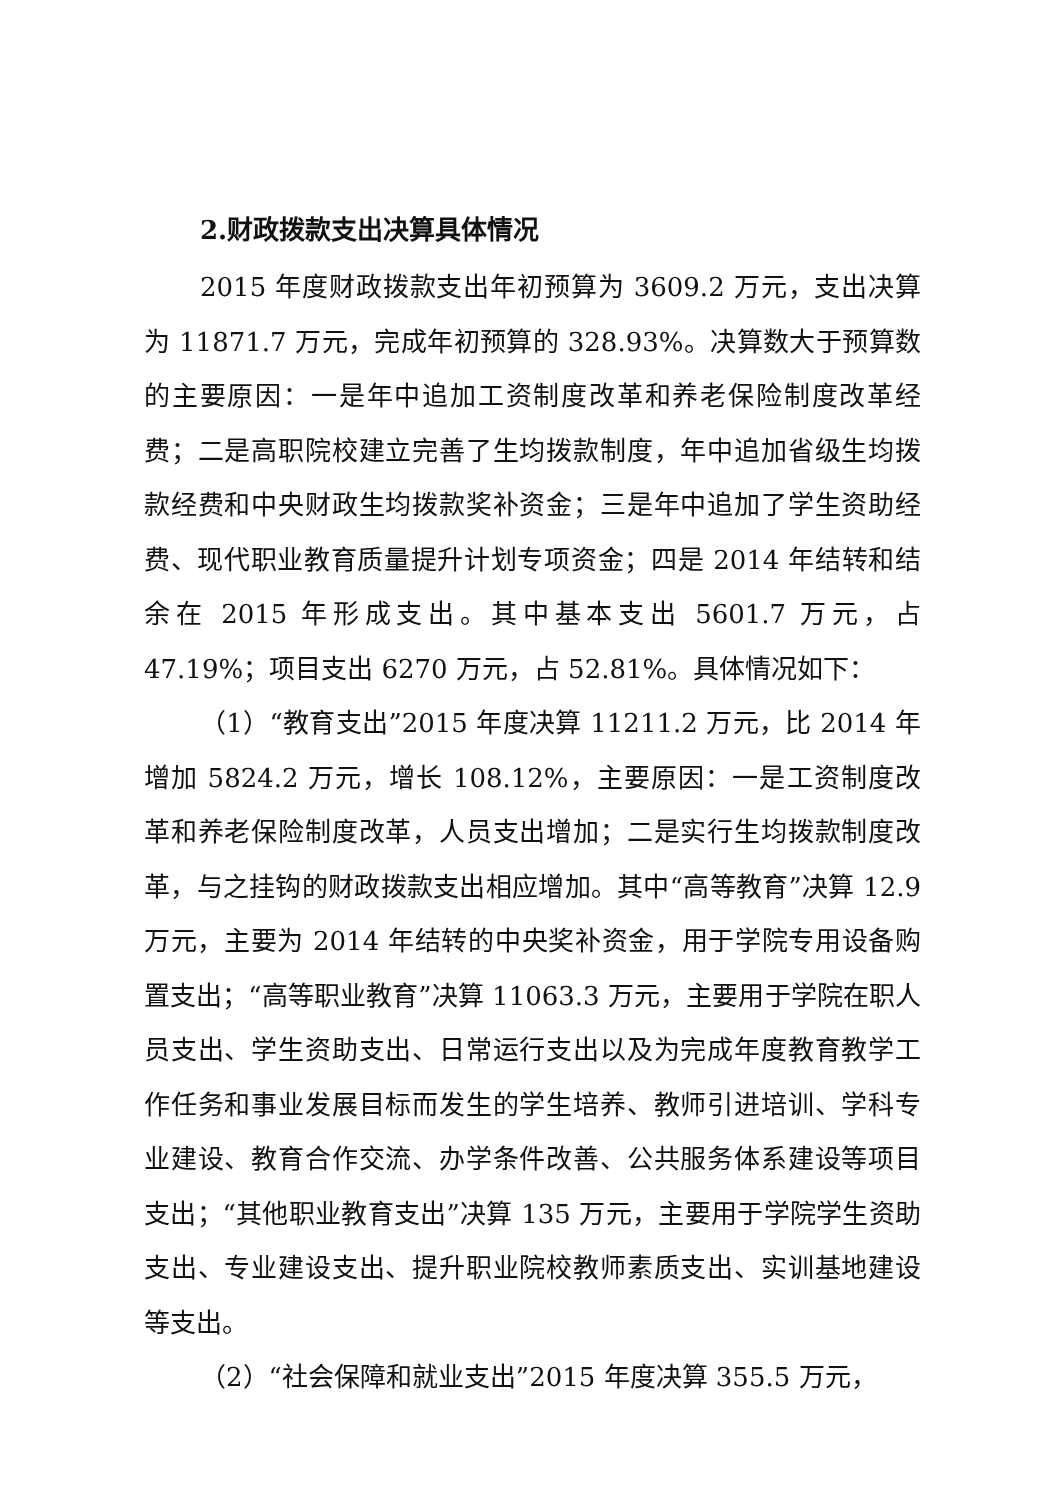2.财政拨款支出决算具体情况
2015 年度财政拨款支出年初预算为 3609.2 万元，支出决算为 11871.7 万元，完成年初预算的 328.93%。决算数大于预算数的主要原因：一是年中追加工资制度改革和养老保险制度改革经费；二是高职院校建立完善了生均拨款制度，年中追加省级生均拨款经费和中央财政生均拨款奖补资金；三是年中追加了学生资助经费、现代职业教育质量提升计划专项资金；四是 2014 年结转和结余在 2015 年形成支出。其中基本支出 5601.7 万元，占 47.19%；项目支出 6270 万元，占 52.81%。具体情况如下：
（1）“教育支出”2015 年度决算 11211.2 万元，比 2014 年增加 5824.2 万元，增长 108.12%，主要原因：一是工资制度改革和养老保险制度改革，人员支出增加；二是实行生均拨款制度改革，与之挂钩的财政拨款支出相应增加。其中“高等教育”决算 12.9 万元，主要为 2014 年结转的中央奖补资金，用于学院专用设备购置支出；“高等职业教育”决算 11063.3 万元，主要用于学院在职人员支出、学生资助支出、日常运行支出以及为完成年度教育教学工作任务和事业发展目标而发生的学生培养、教师引进培训、学科专业建设、教育合作交流、办学条件改善、公共服务体系建设等项目支出；“其他职业教育支出”决算 135 万元，主要用于学院学生资助支出、专业建设支出、提升职业院校教师素质支出、实训基地建设等支出。
（2）“社会保障和就业支出”2015 年度决算 355.5 万元，